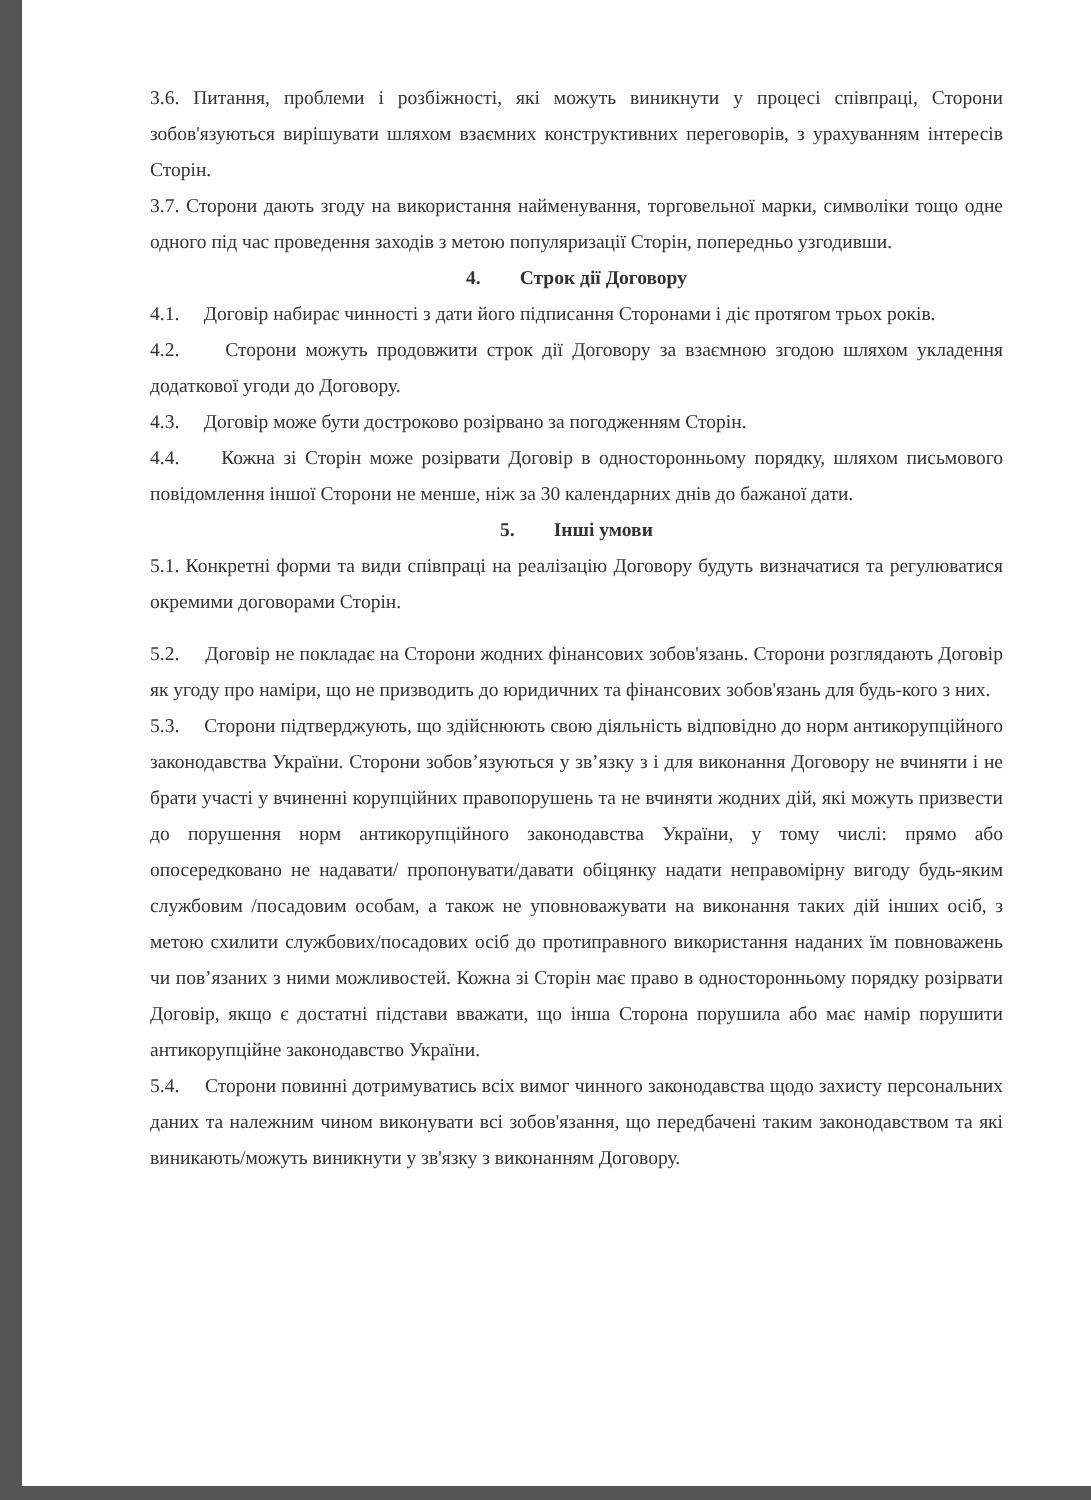3.6. Питання, проблеми і розбіжності, які можуть виникнути у процесі співпраці, Сторони зобов'язуються вирішувати шляхом взаємних конструктивних переговорів, з урахуванням інтересів Сторін.
3.7. Сторони дають згоду на використання найменування, торговельної марки, символіки тощо одне одного під час проведення заходів з метою популяризації Сторін, попередньо узгодивши.
4. Строк дії Договору
4.1. Договір набирає чинності з дати його підписання Сторонами і діє протягом трьох років.
4.2. Сторони можуть продовжити строк дії Договору за взаємною згодою шляхом укладення додаткової угоди до Договору.
4.3. Договір може бути достроково розірвано за погодженням Сторін.
4.4. Кожна зі Сторін може розірвати Договір в односторонньому порядку, шляхом письмового повідомлення іншої Сторони не менше, ніж за 30 календарних днів до бажаної дати.
5. Інші умови
5.1. Конкретні форми та види співпраці на реалізацію Договору будуть визначатися та регулюватися окремими договорами Сторін.
5.2. Договір не покладає на Сторони жодних фінансових зобов'язань. Сторони розглядають Договір як угоду про наміри, що не призводить до юридичних та фінансових зобов'язань для будь-кого з них.
5.3. Сторони підтверджують, що здійснюють свою діяльність відповідно до норм антикорупційного законодавства України. Сторони зобов’язуються у зв’язку з і для виконання Договору не вчиняти і не брати участі у вчиненні корупційних правопорушень та не вчиняти жодних дій, які можуть призвести до порушення норм антикорупційного законодавства України, у тому числі: прямо або опосередковано не надавати/ пропонувати/давати обіцянку надати неправомірну вигоду будь-яким службовим /посадовим особам, а також не уповноважувати на виконання таких дій інших осіб, з метою схилити службових/посадових осіб до протиправного використання наданих їм повноважень чи пов’язаних з ними можливостей. Кожна зі Сторін має право в односторонньому порядку розірвати Договір, якщо є достатні підстави вважати, що інша Сторона порушила або має намір порушити антикорупційне законодавство України.
5.4. Сторони повинні дотримуватись всіх вимог чинного законодавства щодо захисту персональних даних та належним чином виконувати всі зобов'язання, що передбачені таким законодавством та які виникають/можуть виникнути у зв'язку з виконанням Договору.